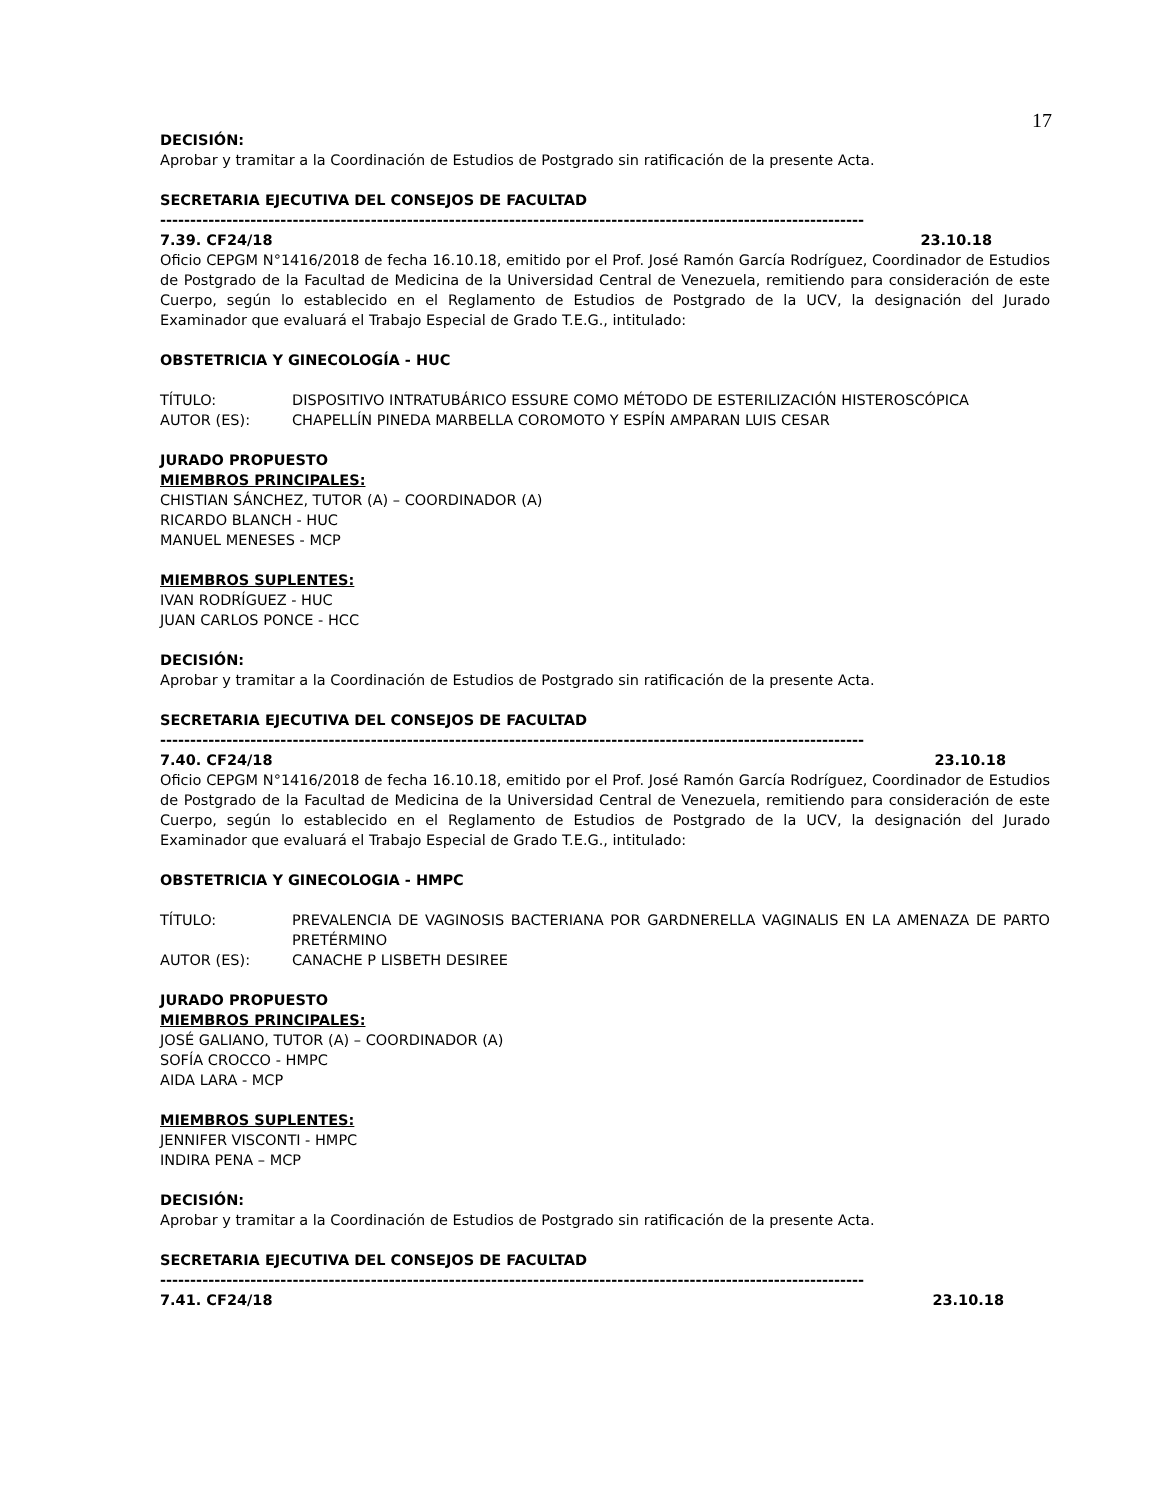17
DECISIÓN:
Aprobar y tramitar a la Coordinación de Estudios de Postgrado sin ratificación de la presente Acta.
SECRETARIA EJECUTIVA DEL CONSEJOS DE FACULTAD
---------------------------------------------------------------------------------------------------------------------
7.39. CF24/18 23.10.18
Oficio CEPGM N°1416/2018 de fecha 16.10.18, emitido por el Prof. José Ramón García Rodríguez, Coordinador de Estudios de Postgrado de la Facultad de Medicina de la Universidad Central de Venezuela, remitiendo para consideración de este Cuerpo, según lo establecido en el Reglamento de Estudios de Postgrado de la UCV, la designación del Jurado Examinador que evaluará el Trabajo Especial de Grado T.E.G., intitulado:
OBSTETRICIA Y GINECOLOGÍA - HUC
TÍTULO: DISPOSITIVO INTRATUBÁRICO ESSURE COMO MÉTODO DE ESTERILIZACIÓN HISTEROSCÓPICA
AUTOR (ES): CHAPELLÍN PINEDA MARBELLA COROMOTO Y ESPÍN AMPARAN LUIS CESAR
JURADO PROPUESTO
MIEMBROS PRINCIPALES:
CHISTIAN SÁNCHEZ, TUTOR (A) – COORDINADOR (A)
RICARDO BLANCH - HUC
MANUEL MENESES - MCP
MIEMBROS SUPLENTES:
IVAN RODRÍGUEZ - HUC
JUAN CARLOS PONCE - HCC
DECISIÓN:
Aprobar y tramitar a la Coordinación de Estudios de Postgrado sin ratificación de la presente Acta.
SECRETARIA EJECUTIVA DEL CONSEJOS DE FACULTAD
---------------------------------------------------------------------------------------------------------------------
7.40. CF24/18 23.10.18
Oficio CEPGM N°1416/2018 de fecha 16.10.18, emitido por el Prof. José Ramón García Rodríguez, Coordinador de Estudios de Postgrado de la Facultad de Medicina de la Universidad Central de Venezuela, remitiendo para consideración de este Cuerpo, según lo establecido en el Reglamento de Estudios de Postgrado de la UCV, la designación del Jurado Examinador que evaluará el Trabajo Especial de Grado T.E.G., intitulado:
OBSTETRICIA Y GINECOLOGIA - HMPC
TÍTULO: PREVALENCIA DE VAGINOSIS BACTERIANA POR GARDNERELLA VAGINALIS EN LA AMENAZA DE PARTO PRETÉRMINO
AUTOR (ES): CANACHE P LISBETH DESIREE
JURADO PROPUESTO
MIEMBROS PRINCIPALES:
JOSÉ GALIANO, TUTOR (A) – COORDINADOR (A)
SOFÍA CROCCO - HMPC
AIDA LARA - MCP
MIEMBROS SUPLENTES:
JENNIFER VISCONTI - HMPC
INDIRA PENA – MCP
DECISIÓN:
Aprobar y tramitar a la Coordinación de Estudios de Postgrado sin ratificación de la presente Acta.
SECRETARIA EJECUTIVA DEL CONSEJOS DE FACULTAD
---------------------------------------------------------------------------------------------------------------------
7.41. CF24/18 23.10.18